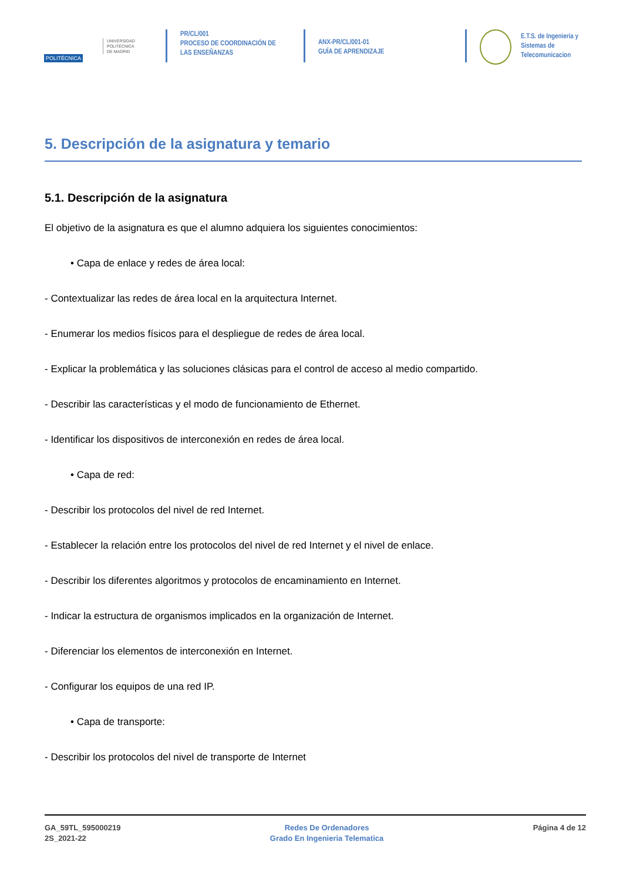POLITÉCNICA
UNIVERSIDAD
POLITÉCNICA
DE MADRID
PR/CL/001
PROCESO DE COORDINACIÓN DE
LAS ENSEÑANZAS
ANX-PR/CL/001-01
GUÍA DE APRENDIZAJE
E.T.S. de Ingenieria y
Sistemas de
Telecomunicacion
5. Descripción de la asignatura y temario
5.1. Descripción de la asignatura
El objetivo de la asignatura es que el alumno adquiera los siguientes conocimientos:
• Capa de enlace y redes de área local:
- Contextualizar las redes de área local en la arquitectura Internet.
- Enumerar los medios físicos para el despliegue de redes de área local.
- Explicar la problemática y las soluciones clásicas para el control de acceso al medio compartido.
- Describir las características y el modo de funcionamiento de Ethernet.
- Identificar los dispositivos de interconexión en redes de área local.
• Capa de red:
- Describir los protocolos del nivel de red Internet.
- Establecer la relación entre los protocolos del nivel de red Internet y el nivel de enlace.
- Describir los diferentes algoritmos y protocolos de encaminamiento en Internet.
- Indicar la estructura de organismos implicados en la organización de Internet.
- Diferenciar los elementos de interconexión en Internet.
- Configurar los equipos de una red IP.
• Capa de transporte:
- Describir los protocolos del nivel de transporte de Internet
GA_59TL_595000219
2S_2021-22
Redes De Ordenadores
Grado En Ingenieria Telematica
Página 4 de 12